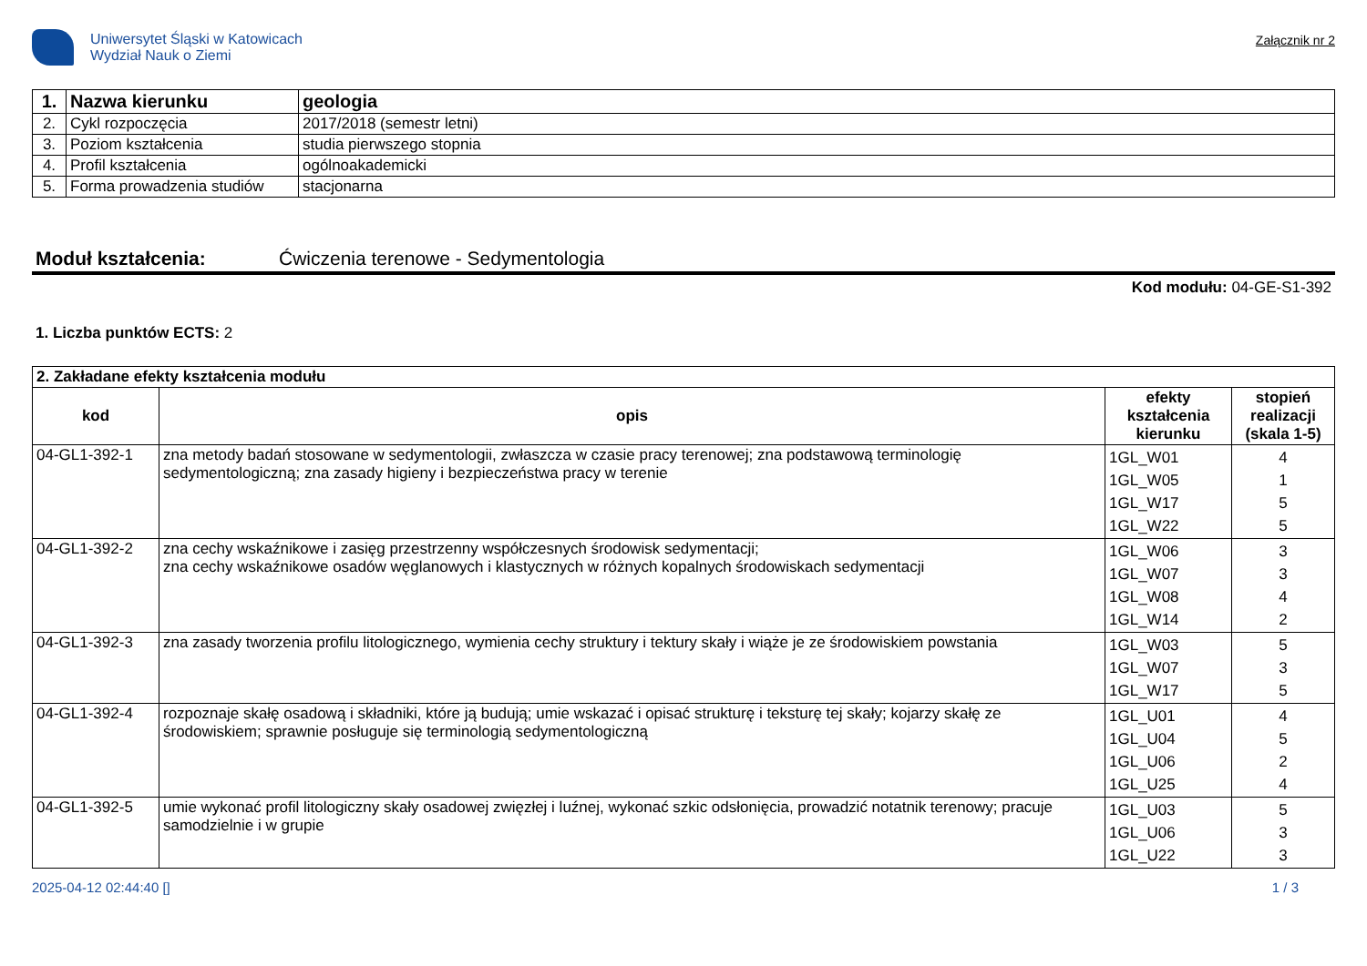Uniwersytet Śląski w Katowicach
Wydział Nauk o Ziemi
Załącznik nr 2
| 1. | Nazwa kierunku | geologia |
| 2. | Cykl rozpoczęcia | 2017/2018 (semestr letni) |
| 3. | Poziom kształcenia | studia pierwszego stopnia |
| 4. | Profil kształcenia | ogólnoakademicki |
| 5. | Forma prowadzenia studiów | stacjonarna |
Moduł kształcenia: Ćwiczenia terenowe - Sedymentologia
Kod modułu: 04-GE-S1-392
1. Liczba punktów ECTS: 2
| 2. Zakładane efekty kształcenia modułu | | | |
| kod | opis | efekty kształcenia kierunku | stopień realizacji (skala 1-5) |
| 04-GL1-392-1 | zna metody badań stosowane w sedymentologii, zwłaszcza w czasie pracy terenowej; zna podstawową terminologię sedymentologiczną; zna zasady higieny i bezpieczeństwa pracy w terenie | 1GL_W01 1GL_W05 1GL_W17 1GL_W22 | 4 1 5 5 |
| 04-GL1-392-2 | zna cechy wskaźnikowe i zasięg przestrzenny współczesnych środowisk sedymentacji; zna cechy wskaźnikowe osadów węglanowych i klastycznych w różnych kopalnych środowiskach sedymentacji | 1GL_W06 1GL_W07 1GL_W08 1GL_W14 | 3 3 4 2 |
| 04-GL1-392-3 | zna zasady tworzenia profilu litologicznego, wymienia cechy struktury i tektury skały i wiąże je ze środowiskiem powstania | 1GL_W03 1GL_W07 1GL_W17 | 5 3 5 |
| 04-GL1-392-4 | rozpoznaje skałę osadową i składniki, które ją budują; umie wskazać i opisać strukturę i teksturę tej skały; kojarzy skałę ze środowiskiem; sprawnie posługuje się terminologią sedymentologiczną | 1GL_U01 1GL_U04 1GL_U06 1GL_U25 | 4 5 2 4 |
| 04-GL1-392-5 | umie wykonać profil litologiczny skały osadowej zwięzłej i luźnej, wykonać szkic odsłonięcia, prowadzić notatnik terenowy; pracuje samodzielnie i w grupie | 1GL_U03 1GL_U06 1GL_U22 | 5 3 3 |
2025-04-12 02:44:40 [] 1 / 3